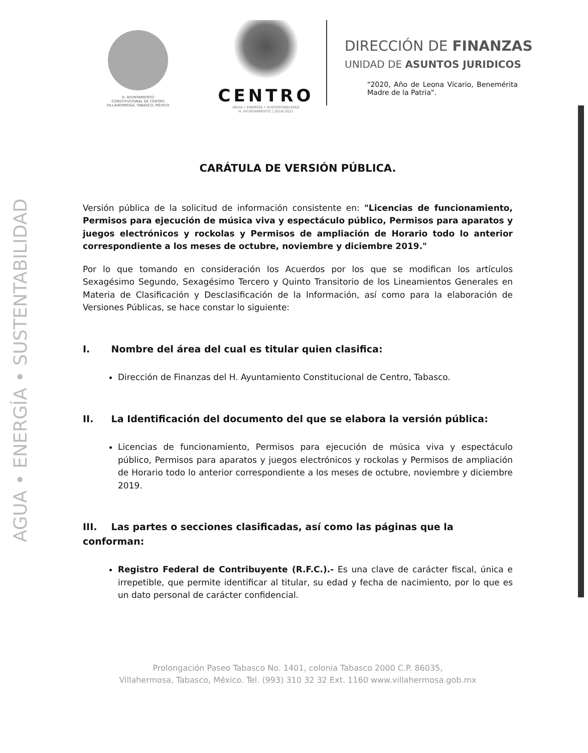AGUA • ENERGÍA • SUSTENTABILIDAD
H. AYUNTAMIENTO
CONSTITUCIONAL DE CENTRO
VILLAHERMOSA, TABASCO, MÉXICO
CENTRO
AGUA • ENERGÍA • SUSTENTABILIDAD
H. AYUNTAMIENTO | 2018-2021
DIRECCIÓN DE FINANZAS
UNIDAD DE ASUNTOS JURIDICOS
"2020, Año de Leona Vicario, Benemérita Madre de la Patria".
CARÁTULA DE VERSIÓN PÚBLICA.
Versión pública de la solicitud de información consistente en: "Licencias de funcionamiento, Permisos para ejecución de música viva y espectáculo público, Permisos para aparatos y juegos electrónicos y rockolas y Permisos de ampliación de Horario todo lo anterior correspondiente a los meses de octubre, noviembre y diciembre 2019."
Por lo que tomando en consideración los Acuerdos por los que se modifican los artículos Sexagésimo Segundo, Sexagésimo Tercero y Quinto Transitorio de los Lineamientos Generales en Materia de Clasificación y Desclasificación de la Información, así como para la elaboración de Versiones Públicas, se hace constar lo siguiente:
I. Nombre del área del cual es titular quien clasifica:
Dirección de Finanzas del H. Ayuntamiento Constitucional de Centro, Tabasco.
II. La Identificación del documento del que se elabora la versión pública:
Licencias de funcionamiento, Permisos para ejecución de música viva y espectáculo público, Permisos para aparatos y juegos electrónicos y rockolas y Permisos de ampliación de Horario todo lo anterior correspondiente a los meses de octubre, noviembre y diciembre 2019.
III. Las partes o secciones clasificadas, así como las páginas que la conforman:
Registro Federal de Contribuyente (R.F.C.).- Es una clave de carácter fiscal, única e irrepetible, que permite identificar al titular, su edad y fecha de nacimiento, por lo que es un dato personal de carácter confidencial.
Prolongación Paseo Tabasco No. 1401, colonia Tabasco 2000 C.P. 86035,
Villahermosa, Tabasco, México. Tel. (993) 310 32 32 Ext. 1160 www.villahermosa.gob.mx